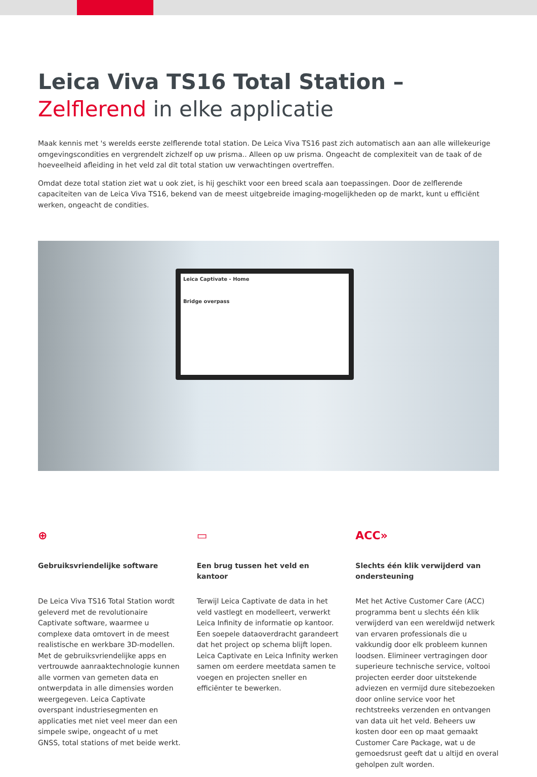Leica Viva TS16 Total Station –
Zelflerend in elke applicatie
Maak kennis met 's werelds eerste zelflerende total station. De Leica Viva TS16 past zich automatisch aan aan alle willekeurige omgevingscondities en vergrendelt zichzelf op uw prisma.. Alleen op uw prisma. Ongeacht de complexiteit van de taak of de hoeveelheid afleiding in het veld zal dit total station uw verwachtingen overtreffen.
Omdat deze total station ziet wat u ook ziet, is hij geschikt voor een breed scala aan toepassingen. Door de zelflerende capaciteiten van de Leica Viva TS16, bekend van de meest uitgebreide imaging-mogelijkheden op de markt, kunt u efficiënt werken, ongeacht de condities.
Leica Captivate - Home
Bridge overpass
⊕
Gebruiksvriendelijke software
De Leica Viva TS16 Total Station wordt geleverd met de revolutionaire Captivate software, waarmee u complexe data omtovert in de meest realistische en werkbare 3D-modellen. Met de gebruiksvriendelijke apps en vertrouwde aanraaktechnologie kunnen alle vormen van gemeten data en ontwerpdata in alle dimensies worden weergegeven. Leica Captivate overspant industriesegmenten en applicaties met niet veel meer dan een simpele swipe, ongeacht of u met GNSS, total stations of met beide werkt.
▭
Een brug tussen het veld en kantoor
Terwijl Leica Captivate de data in het veld vastlegt en modelleert, verwerkt Leica Infinity de informatie op kantoor. Een soepele dataoverdracht garandeert dat het project op schema blijft lopen. Leica Captivate en Leica Infinity werken samen om eerdere meetdata samen te voegen en projecten sneller en efficiënter te bewerken.
ACC»
Slechts één klik verwijderd van ondersteuning
Met het Active Customer Care (ACC) programma bent u slechts één klik verwijderd van een wereldwijd netwerk van ervaren professionals die u vakkundig door elk probleem kunnen loodsen. Elimineer vertragingen door superieure technische service, voltooi projecten eerder door uitstekende adviezen en vermijd dure sitebezoeken door online service voor het rechtstreeks verzenden en ontvangen van data uit het veld. Beheers uw kosten door een op maat gemaakt Customer Care Package, wat u de gemoedsrust geeft dat u altijd en overal geholpen zult worden.